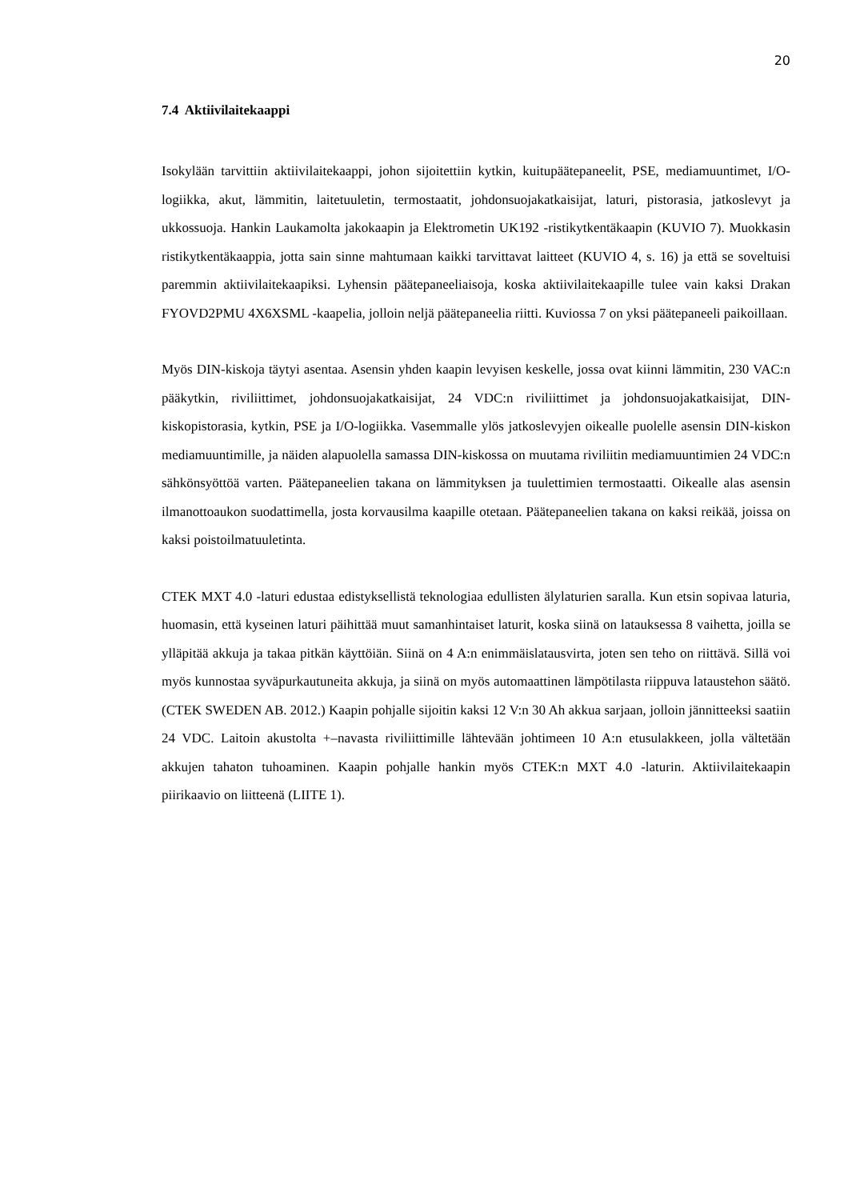20
7.4 Aktiivilaitekaappi
Isokylään tarvittiin aktiivilaitekaappi, johon sijoitettiin kytkin, kuitupäätepaneelit, PSE, mediamuuntimet, I/O-logiikka, akut, lämmitin, laitetuuletin, termostaatit, johdonsuojakatkaisijat, laturi, pistorasia, jatkoslevyt ja ukkossuoja. Hankin Laukamolta jakokaapin ja Elektrometin UK192 -ristikytkentäkaapin (KUVIO 7). Muokkasin ristikytkentäkaappia, jotta sain sinne mahtumaan kaikki tarvittavat laitteet (KUVIO 4, s. 16) ja että se soveltuisi paremmin aktiivilaitekaapiksi. Lyhensin päätepaneeliaisoja, koska aktiivilaitekaapille tulee vain kaksi Drakan FYOVD2PMU 4X6XSML -kaapelia, jolloin neljä päätepaneelia riitti. Kuviossa 7 on yksi päätepaneeli paikoillaan.
Myös DIN-kiskoja täytyi asentaa. Asensin yhden kaapin levyisen keskelle, jossa ovat kiinni lämmitin, 230 VAC:n pääkytkin, riviliittimet, johdonsuojakatkaisijat, 24 VDC:n riviliittimet ja johdonsuojakatkaisijat, DIN-kiskopistorasia, kytkin, PSE ja I/O-logiikka. Vasemmalle ylös jatkoslevyjen oikealle puolelle asensin DIN-kiskon mediamuuntimille, ja näiden alapuolella samassa DIN-kiskossa on muutama riviliitin mediamuuntimien 24 VDC:n sähkönsyöttöä varten. Päätepaneelien takana on lämmityksen ja tuulettimien termostaatti. Oikealle alas asensin ilmanottoaukon suodattimella, josta korvausilma kaapille otetaan. Päätepaneelien takana on kaksi reikää, joissa on kaksi poistoilmatuuletinta.
CTEK MXT 4.0 -laturi edustaa edistyksellistä teknologiaa edullisten älylaturien saralla. Kun etsin sopivaa laturia, huomasin, että kyseinen laturi päihittää muut samanhintaiset laturit, koska siinä on latauksessa 8 vaihetta, joilla se ylläpitää akkuja ja takaa pitkän käyttöiän. Siinä on 4 A:n enimmäislatausvirta, joten sen teho on riittävä. Sillä voi myös kunnostaa syväpurkautuneita akkuja, ja siinä on myös automaattinen lämpötilasta riippuva lataustehon säätö. (CTEK SWEDEN AB. 2012.) Kaapin pohjalle sijoitin kaksi 12 V:n 30 Ah akkua sarjaan, jolloin jännitteeksi saatiin 24 VDC. Laitoin akustolta +–navasta riviliittimille lähtevään johtimeen 10 A:n etusulakkeen, jolla vältetään akkujen tahaton tuhoaminen. Kaapin pohjalle hankin myös CTEK:n MXT 4.0 -laturin. Aktiivilaitekaapin piirikaavio on liitteenä (LIITE 1).